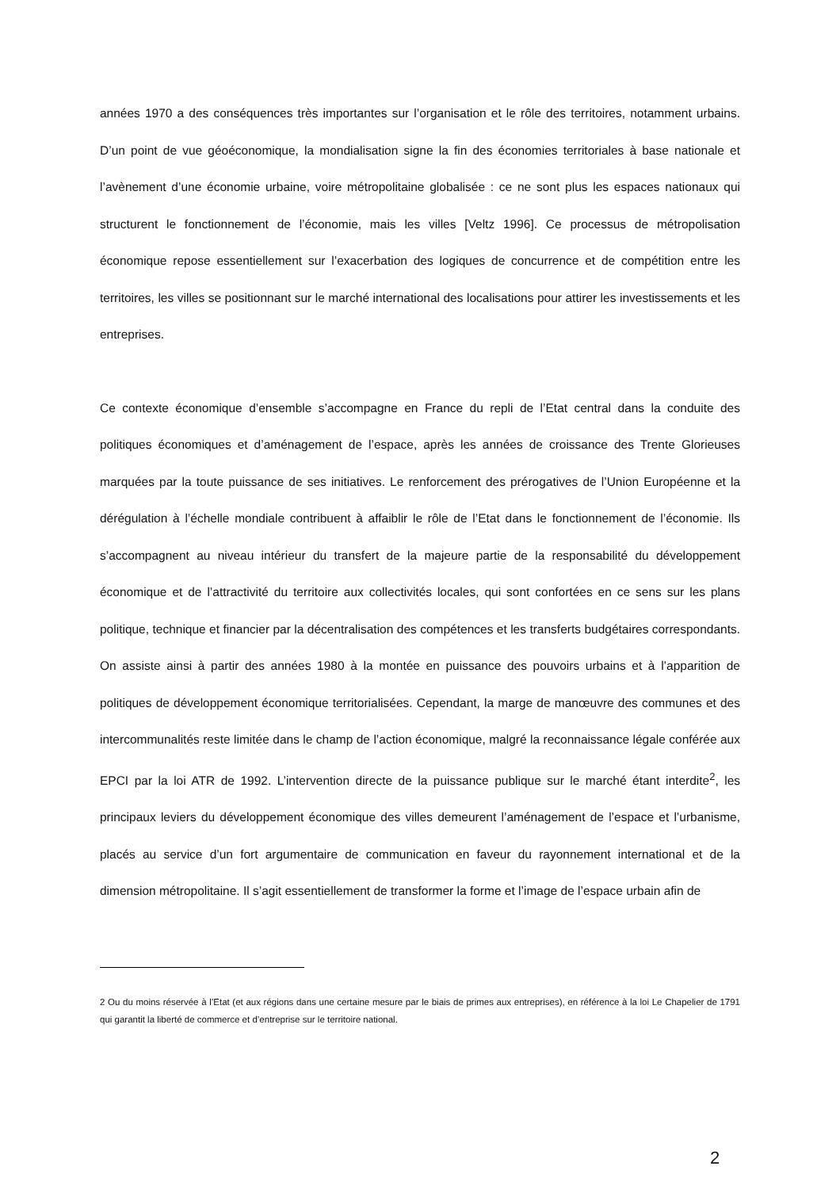années 1970 a des conséquences très importantes sur l’organisation et le rôle des territoires, notamment urbains. D’un point de vue géoéconomique, la mondialisation signe la fin des économies territoriales à base nationale et l’avènement d’une économie urbaine, voire métropolitaine globalisée : ce ne sont plus les espaces nationaux qui structurent le fonctionnement de l’économie, mais les villes [Veltz 1996]. Ce processus de métropolisation économique repose essentiellement sur l’exacerbation des logiques de concurrence et de compétition entre les territoires, les villes se positionnant sur le marché international des localisations pour attirer les investissements et les entreprises.
Ce contexte économique d’ensemble s’accompagne en France du repli de l’Etat central dans la conduite des politiques économiques et d’aménagement de l’espace, après les années de croissance des Trente Glorieuses marquées par la toute puissance de ses initiatives. Le renforcement des prérogatives de l’Union Européenne et la dérégulation à l’échelle mondiale contribuent à affaiblir le rôle de l’Etat dans le fonctionnement de l’économie. Ils s’accompagnent au niveau intérieur du transfert de la majeure partie de la responsabilité du développement économique et de l’attractivité du territoire aux collectivités locales, qui sont confortées en ce sens sur les plans politique, technique et financier par la décentralisation des compétences et les transferts budgétaires correspondants. On assiste ainsi à partir des années 1980 à la montée en puissance des pouvoirs urbains et à l’apparition de politiques de développement économique territorialisées. Cependant, la marge de manœuvre des communes et des intercommunalités reste limitée dans le champ de l’action économique, malgré la reconnaissance légale conférée aux EPCI par la loi ATR de 1992. L’intervention directe de la puissance publique sur le marché étant interdite<sup>2</sup>, les principaux leviers du développement économique des villes demeurent l’aménagement de l’espace et l’urbanisme, placés au service d’un fort argumentaire de communication en faveur du rayonnement international et de la dimension métropolitaine. Il s’agit essentiellement de transformer la forme et l’image de l’espace urbain afin de
2 Ou du moins réservée à l’Etat (et aux régions dans une certaine mesure par le biais de primes aux entreprises), en référence à la loi Le Chapelier de 1791 qui garantit la liberté de commerce et d’entreprise sur le territoire national.
2